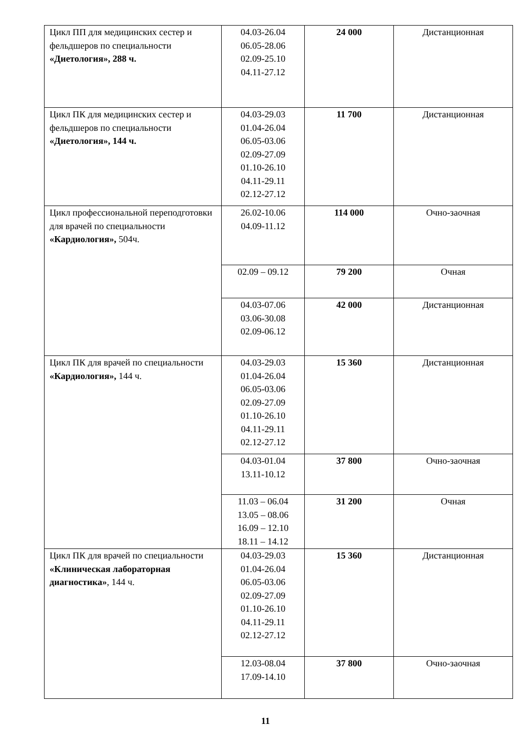| Цикл ПП для медицинских сестер и фельдшеров по специальности «Диетология», 288 ч. | 04.03-26.04 06.05-28.06 02.09-25.10 04.11-27.12 | 24 000 | Дистанционная |
| Цикл ПК для медицинских сестер и фельдшеров по специальности «Диетология», 144 ч. | 04.03-29.03 01.04-26.04 06.05-03.06 02.09-27.09 01.10-26.10 04.11-29.11 02.12-27.12 | 11 700 | Дистанционная |
| Цикл профессиональной переподготовки для врачей по специальности «Кардиология», 504ч. | 26.02-10.06 04.09-11.12 | 114 000 | Очно-заочная |
| | 02.09 – 09.12 | 79 200 | Очная |
| | 04.03-07.06 03.06-30.08 02.09-06.12 | 42 000 | Дистанционная |
| Цикл ПК для врачей по специальности «Кардиология», 144 ч. | 04.03-29.03 01.04-26.04 06.05-03.06 02.09-27.09 01.10-26.10 04.11-29.11 02.12-27.12 | 15 360 | Дистанционная |
| | 04.03-01.04 13.11-10.12 | 37 800 | Очно-заочная |
| | 11.03 – 06.04 13.05 – 08.06 16.09 – 12.10 18.11 – 14.12 | 31 200 | Очная |
| Цикл ПК для врачей по специальности «Клиническая лабораторная диагностика» , 144 ч. | 04.03-29.03 01.04-26.04 06.05-03.06 02.09-27.09 01.10-26.10 04.11-29.11 02.12-27.12 | 15 360 | Дистанционная |
| | 12.03-08.04 17.09-14.10 | 37 800 | Очно-заочная |
11